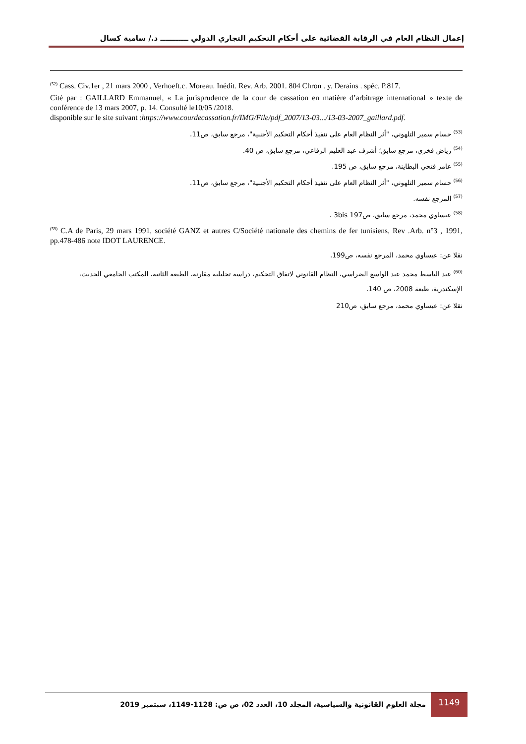إعمال النظام العام في الرقابة القضائية على أحكام التحكيم التجاري الدولي ـــــــــــ د./ سامية كسال
<sup>(52)</sup> Cass. Civ.1er , 21 mars 2000 , Verhoeft.c. Moreau. Inédit. Rev. Arb. 2001. 804 Chron . y. Derains . spéc. P.817.
Cité par : GAILLARD Emmanuel, « La jurisprudence de la cour de cassation en matière d’arbitrage international » texte de conférence de 13 mars 2007, p. 14. Consulté le10/05 /2018.
disponible sur le site suivant :https://www.courdecassation.fr/IMG/File/pdf_2007/13-03.../13-03-2007_gaillard.pdf.
<sup>(53)</sup> حسام سمير التلهوني، "أثر النظام العام على تنفيذ أحكام التحكيم الأجنبية"، مرجع سابق، ص11.
<sup>(54)</sup> رياض فخري، مرجع سابق؛ أشرف عبد العليم الرفاعي، مرجع سابق، ص 40.
<sup>(55)</sup> عامر فتحي البطاينة، مرجع سابق، ص 195.
<sup>(56)</sup> حسام سمير التلهوني، "أثر النظام العام على تنفيذ أحكام التحكيم الأجنبية"، مرجع سابق، ص11.
<sup>(57)</sup> المرجع نفسه.
<sup>(58)</sup> عيساوي محمد، مرجع سابق، ص3bis 197 .
<sup>(59)</sup> C.A de Paris, 29 mars 1991, société GANZ et autres C/Société nationale des chemins de fer tunisiens, Rev .Arb. n°3 , 1991, pp.478-486 note IDOT LAURENCE.
نقلا عن: عيساوي محمد، المرجع نفسه، ص199.
<sup>(60)</sup> عبد الباسط محمد عبد الواسع الضراسي، النظام القانوني لاتفاق التحكيم، دراسة تحليلية مقارنة، الطبعة الثانية، المكتب الجامعي الحديث، الإسكندرية، طبعة 2008، ص 140.
نقلا عن: عيساوي محمد، مرجع سابق، ص210
مجلة العلوم القانونية والسياسية، المجلد 10، العدد 02، ص ص: 1128-1149، سبتمبر 2019
1149